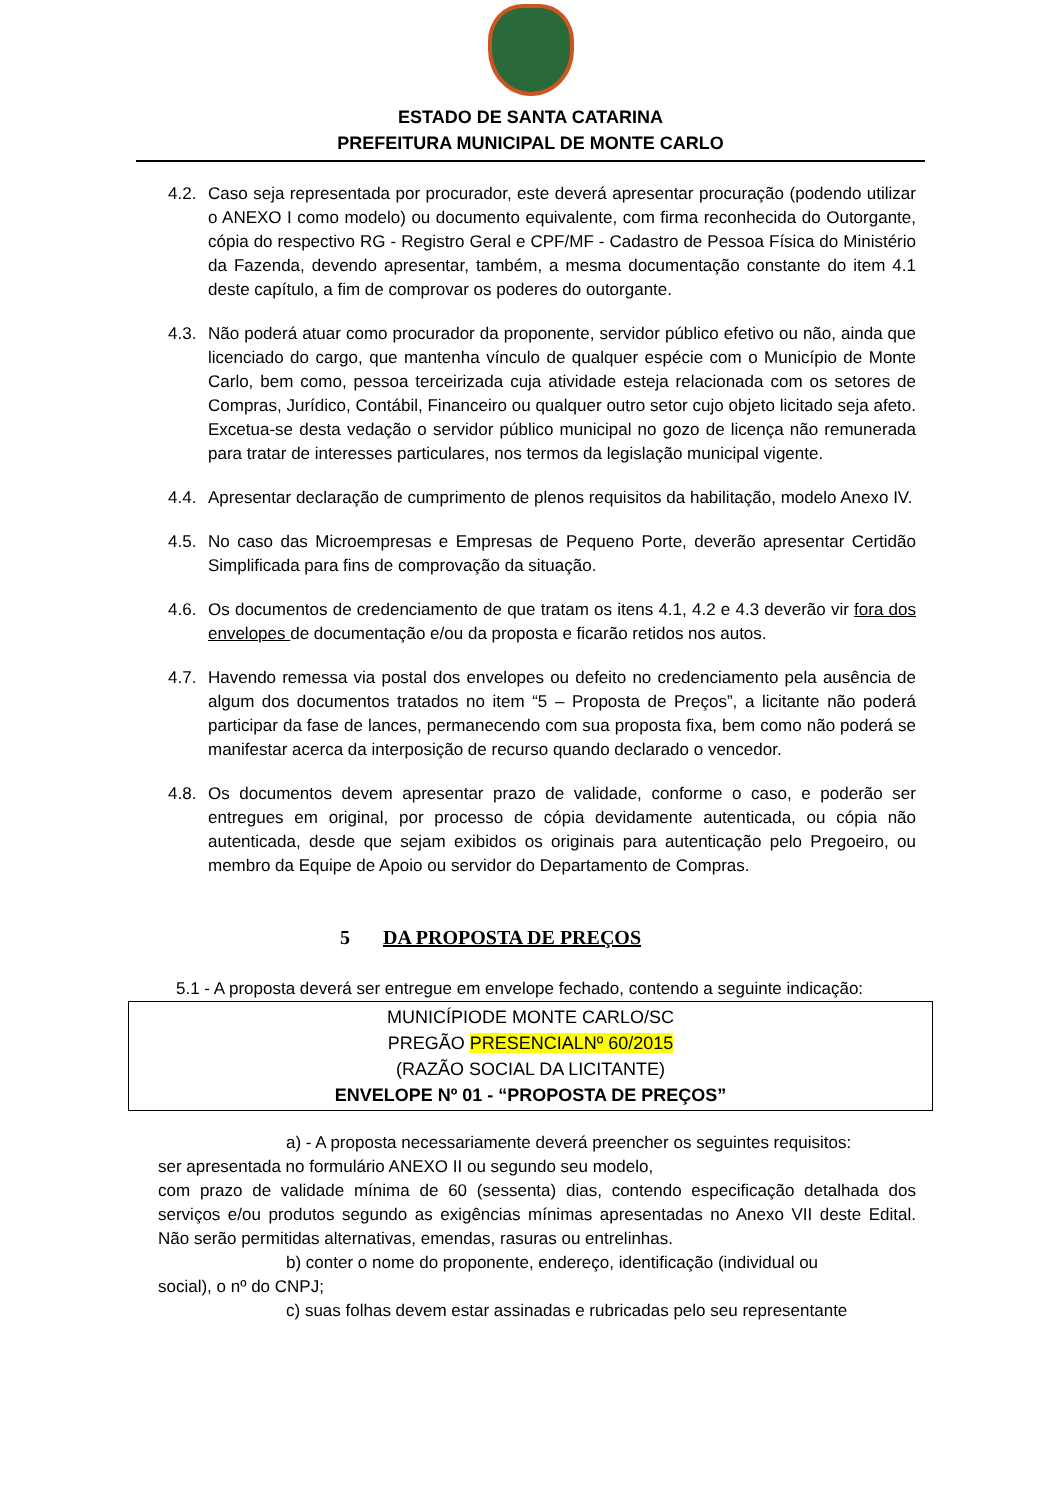ESTADO DE SANTA CATARINA
PREFEITURA MUNICIPAL DE MONTE CARLO
4.2. Caso seja representada por procurador, este deverá apresentar procuração (podendo utilizar o ANEXO I como modelo) ou documento equivalente, com firma reconhecida do Outorgante, cópia do respectivo RG - Registro Geral e CPF/MF - Cadastro de Pessoa Física do Ministério da Fazenda, devendo apresentar, também, a mesma documentação constante do item 4.1 deste capítulo, a fim de comprovar os poderes do outorgante.
4.3. Não poderá atuar como procurador da proponente, servidor público efetivo ou não, ainda que licenciado do cargo, que mantenha vínculo de qualquer espécie com o Município de Monte Carlo, bem como, pessoa terceirizada cuja atividade esteja relacionada com os setores de Compras, Jurídico, Contábil, Financeiro ou qualquer outro setor cujo objeto licitado seja afeto. Excetua-se desta vedação o servidor público municipal no gozo de licença não remunerada para tratar de interesses particulares, nos termos da legislação municipal vigente.
4.4. Apresentar declaração de cumprimento de plenos requisitos da habilitação, modelo Anexo IV.
4.5. No caso das Microempresas e Empresas de Pequeno Porte, deverão apresentar Certidão Simplificada para fins de comprovação da situação.
4.6. Os documentos de credenciamento de que tratam os itens 4.1, 4.2 e 4.3 deverão vir fora dos envelopes de documentação e/ou da proposta e ficarão retidos nos autos.
4.7. Havendo remessa via postal dos envelopes ou defeito no credenciamento pela ausência de algum dos documentos tratados no item “5 – Proposta de Preços”, a licitante não poderá participar da fase de lances, permanecendo com sua proposta fixa, bem como não poderá se manifestar acerca da interposição de recurso quando declarado o vencedor.
4.8. Os documentos devem apresentar prazo de validade, conforme o caso, e poderão ser entregues em original, por processo de cópia devidamente autenticada, ou cópia não autenticada, desde que sejam exibidos os originais para autenticação pelo Pregoeiro, ou membro da Equipe de Apoio ou servidor do Departamento de Compras.
5 DA PROPOSTA DE PREÇOS
5.1 - A proposta deverá ser entregue em envelope fechado, contendo a seguinte indicação:
MUNICÍPIODE MONTE CARLO/SC
PREGÃO PRESENCIALNº 60/2015
(RAZÃO SOCIAL DA LICITANTE)
ENVELOPE Nº 01 - “PROPOSTA DE PREÇOS”
a) - A proposta necessariamente deverá preencher os seguintes requisitos:
ser apresentada no formulário ANEXO II ou segundo seu modelo,
com prazo de validade mínima de 60 (sessenta) dias, contendo especificação detalhada dos serviços e/ou produtos segundo as exigências mínimas apresentadas no Anexo VII deste Edital. Não serão permitidas alternativas, emendas, rasuras ou entrelinhas.
b) conter o nome do proponente, endereço, identificação (individual ou
social), o nº do CNPJ;
c) suas folhas devem estar assinadas e rubricadas pelo seu representante